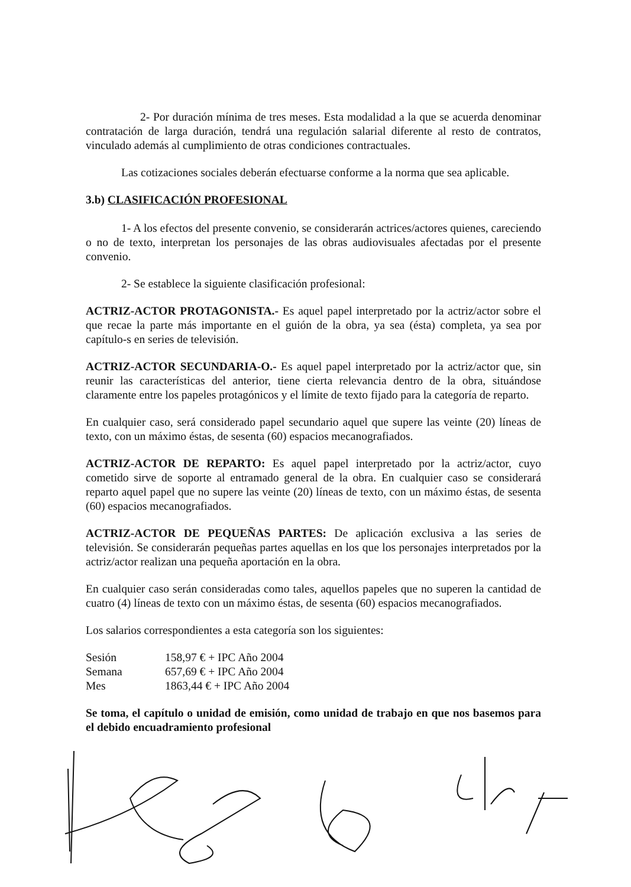2- Por duración mínima de tres meses. Esta modalidad a la que se acuerda denominar contratación de larga duración, tendrá una regulación salarial diferente al resto de contratos, vinculado además al cumplimiento de otras condiciones contractuales.
Las cotizaciones sociales deberán efectuarse conforme a la norma que sea aplicable.
3.b) CLASIFICACIÓN PROFESIONAL
1- A los efectos del presente convenio, se considerarán actrices/actores quienes, careciendo o no de texto, interpretan los personajes de las obras audiovisuales afectadas por el presente convenio.
2- Se establece la siguiente clasificación profesional:
ACTRIZ-ACTOR PROTAGONISTA.- Es aquel papel interpretado por la actriz/actor sobre el que recae la parte más importante en el guión de la obra, ya sea (ésta) completa, ya sea por capítulo-s en series de televisión.
ACTRIZ-ACTOR SECUNDARIA-O.- Es aquel papel interpretado por la actriz/actor que, sin reunir las características del anterior, tiene cierta relevancia dentro de la obra, situándose claramente entre los papeles protagónicos y el límite de texto fijado para la categoría de reparto.
En cualquier caso, será considerado papel secundario aquel que supere las veinte (20) líneas de texto, con un máximo éstas, de sesenta (60) espacios mecanografiados.
ACTRIZ-ACTOR DE REPARTO: Es aquel papel interpretado por la actriz/actor, cuyo cometido sirve de soporte al entramado general de la obra. En cualquier caso se considerará reparto aquel papel que no supere las veinte (20) líneas de texto, con un máximo éstas, de sesenta (60) espacios mecanografiados.
ACTRIZ-ACTOR DE PEQUEÑAS PARTES: De aplicación exclusiva a las series de televisión. Se considerarán pequeñas partes aquellas en los que los personajes interpretados por la actriz/actor realizan una pequeña aportación en la obra.
En cualquier caso serán consideradas como tales, aquellos papeles que no superen la cantidad de cuatro (4) líneas de texto con un máximo éstas, de sesenta (60) espacios mecanografiados.
Los salarios correspondientes a esta categoría son los siguientes:
| Sesión | 158,97 € + IPC Año 2004 |
| Semana | 657,69 € + IPC Año 2004 |
| Mes | 1863,44 € + IPC Año 2004 |
Se toma, el capítulo o unidad de emisión, como unidad de trabajo en que nos basemos para el debido encuadramiento profesional